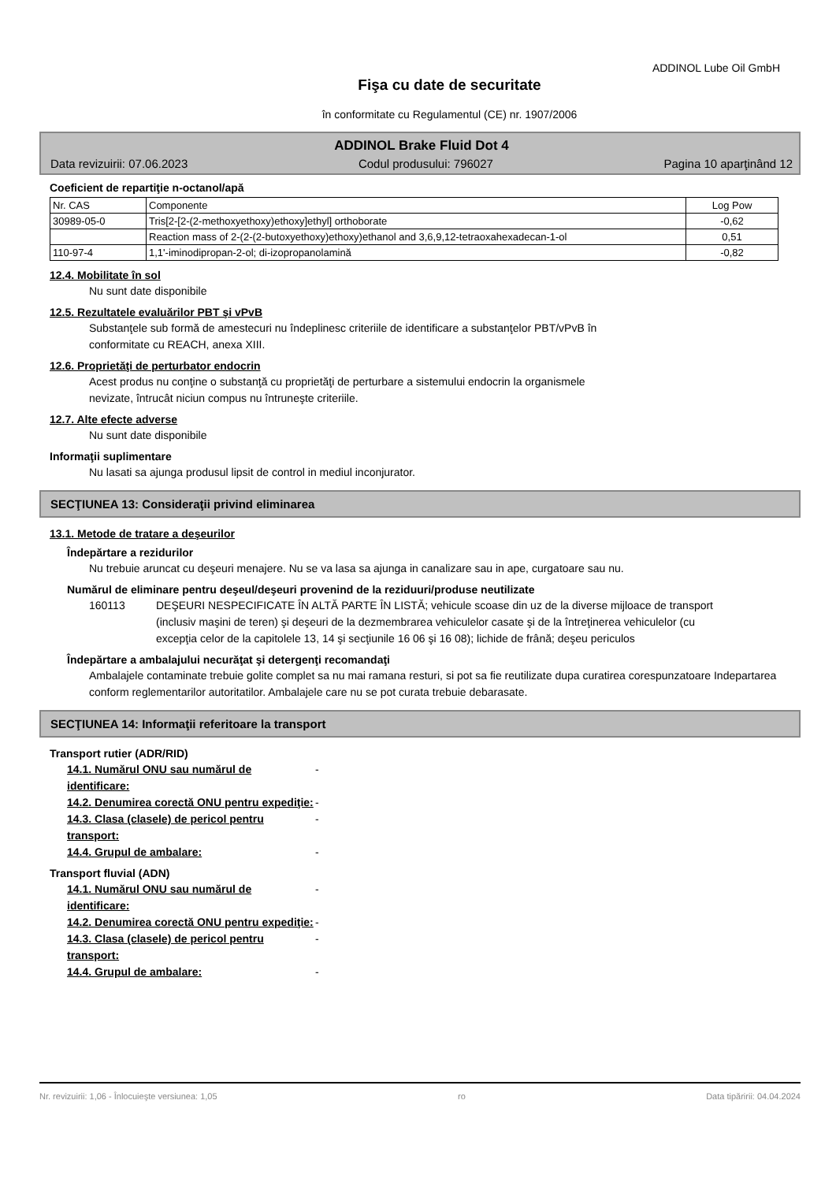ADDINOL Lube Oil GmbH
Fişa cu date de securitate
în conformitate cu Regulamentul (CE) nr. 1907/2006
ADDINOL Brake Fluid Dot 4
Data revizuirii: 07.06.2023 Codul produsului: 796027 Pagina 10 aparţinând 12
Coeficient de repartiţie n-octanol/apă
| Nr. CAS | Componente | Log Pow |
| --- | --- | --- |
| 30989-05-0 | Tris[2-[2-(2-methoxyethoxy)ethoxy]ethyl] orthoborate | -0,62 |
| | Reaction mass of 2-(2-(2-butoxyethoxy)ethoxy)ethanol and 3,6,9,12-tetraoxahexadecan-1-ol | 0,51 |
| 110-97-4 | 1,1'-iminodipropan-2-ol; di-izopropanolamină | -0,82 |
12.4. Mobilitate în sol
Nu sunt date disponibile
12.5. Rezultatele evaluărilor PBT şi vPvB
Substanţele sub formă de amestecuri nu îndeplinesc criteriile de identificare a substanţelor PBT/vPvB în
conformitate cu REACH, anexa XIII.
12.6. Proprietăţi de perturbator endocrin
Acest produs nu conţine o substanţă cu proprietăţi de perturbare a sistemului endocrin la organismele
nevizate, întrucât niciun compus nu întruneşte criteriile.
12.7. Alte efecte adverse
Nu sunt date disponibile
Informaţii suplimentare
Nu lasati sa ajunga produsul lipsit de control in mediul inconjurator.
SECŢIUNEA 13: Consideraţii privind eliminarea
13.1. Metode de tratare a deşeurilor
Îndepărtare a rezidurilor
Nu trebuie aruncat cu deşeuri menajere. Nu se va lasa sa ajunga in canalizare sau in ape, curgatoare sau nu.
Numărul de eliminare pentru deşeul/deşeuri provenind de la reziduuri/produse neutilizate
160113 DEŞEURI NESPECIFICATE ÎN ALTĂ PARTE ÎN LISTĂ; vehicule scoase din uz de la diverse mijloace de transport (inclusiv maşini de teren) şi deşeuri de la dezmembrarea vehiculelor casate şi de la întreţinerea vehiculelor (cu excepţia celor de la capitolele 13, 14 şi secţiunile 16 06 şi 16 08); lichide de frână; deşeu periculos
Îndepărtare a ambalajului necurăţat şi detergenţi recomandaţi
Ambalajele contaminate trebuie golite complet sa nu mai ramana resturi, si pot sa fie reutilizate dupa curatirea corespunzatoare Indepartarea conform reglementarilor autoritatilor. Ambalajele care nu se pot curata trebuie debarasate.
SECŢIUNEA 14: Informaţii referitoare la transport
Transport rutier (ADR/RID)
14.1. Numărul ONU sau numărul de identificare: -
14.2. Denumirea corectă ONU pentru expediţie: -
14.3. Clasa (clasele) de pericol pentru transport: -
14.4. Grupul de ambalare: -
Transport fluvial (ADN)
14.1. Numărul ONU sau numărul de identificare: -
14.2. Denumirea corectă ONU pentru expediţie: -
14.3. Clasa (clasele) de pericol pentru transport: -
14.4. Grupul de ambalare: -
Nr. revizuirii: 1,06 - Înlocuieşte versiunea: 1,05 ro Data tipăririi: 04.04.2024